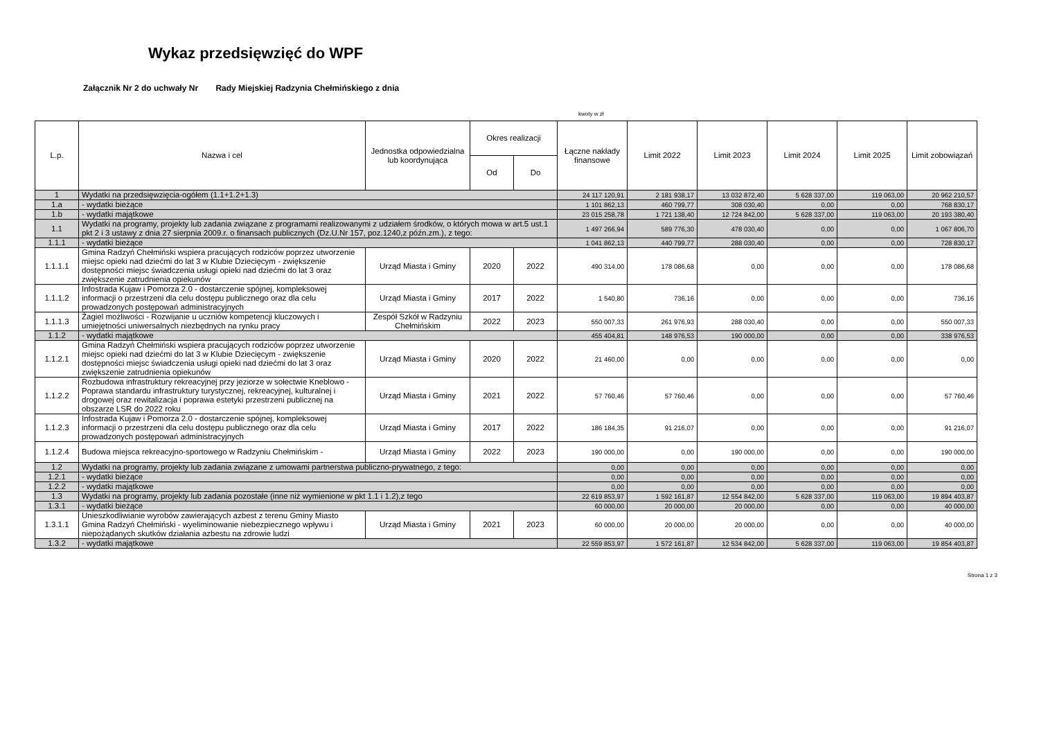Wykaz przedsięwzięć do WPF
Załącznik Nr 2 do uchwały Nr Rady Miejskiej Radzynia Chełmińskiego z dnia
kwoty w zł
| L.p. | Nazwa i cel | Jednostka odpowiedzialna lub koordynująca | Okres realizacji | | Łączne nakłady finansowe | Limit 2022 | Limit 2023 | Limit 2024 | Limit 2025 | Limit zobowiązań |
| --- | --- | --- | --- | --- | --- | --- | --- | --- | --- | --- |
| | | | Od | Do | | | | | | |
| 1 | Wydatki na przedsięwzięcia-ogółem (1.1+1.2+1.3) | | | | 24 117 120,91 | 2 181 938,17 | 13 032 872,40 | 5 628 337,00 | 119 063,00 | 20 962 210,57 |
| 1.a | - wydatki bieżące | | | | 1 101 862,13 | 460 799,77 | 308 030,40 | 0,00 | 0,00 | 768 830,17 |
| 1.b | - wydatki majątkowe | | | | 23 015 258,78 | 1 721 138,40 | 12 724 842,00 | 5 628 337,00 | 119 063,00 | 20 193 380,40 |
| 1.1 | Wydatki na programy, projekty lub zadania związane z programami realizowanymi z udziałem środków, o których mowa w art.5 ust.1 pkt 2 i 3 ustawy z dnia 27 sierpnia 2009.r. o finansach publicznych (Dz.U.Nr 157, poz.1240,z późn.zm.), z tego: | | | | 1 497 266,94 | 589 776,30 | 478 030,40 | 0,00 | 0,00 | 1 067 806,70 |
| 1.1.1 | - wydatki bieżące | | | | 1 041 862,13 | 440 799,77 | 288 030,40 | 0,00 | 0,00 | 728 830,17 |
| 1.1.1.1 | Gmina Radzyń Chełmiński wspiera pracujących rodziców poprzez utworzenie miejsc opieki nad dziećmi do lat 3 w Klubie Dziecięcym - zwiększenie dostępności miejsc świadczenia usługi opieki nad dziećmi do lat 3 oraz zwiększenie zatrudnienia opiekunów | Urząd Miasta i Gminy | 2020 | 2022 | 490 314,00 | 178 086,68 | 0,00 | 0,00 | 0,00 | 178 086,68 |
| 1.1.1.2 | Infostrada Kujaw i Pomorza 2.0 - dostarczenie spójnej, kompleksowej informacji o przestrzeni dla celu dostępu publicznego oraz dla celu prowadzonych postępowań administracyjnych | Urząd Miasta i Gminy | 2017 | 2022 | 1 540,80 | 736,16 | 0,00 | 0,00 | 0,00 | 736,16 |
| 1.1.1.3 | Żagiel możliwości - Rozwijanie u uczniów kompetencji kluczowych i umiejętności uniwersalnych niezbędnych na rynku pracy | Zespół Szkół w Radzyniu Chełmińskim | 2022 | 2023 | 550 007,33 | 261 976,93 | 288 030,40 | 0,00 | 0,00 | 550 007,33 |
| 1.1.2 | - wydatki majątkowe | | | | 455 404,81 | 148 976,53 | 190 000,00 | 0,00 | 0,00 | 338 976,53 |
| 1.1.2.1 | Gmina Radzyń Chełmiński wspiera pracujących rodziców poprzez utworzenie miejsc opieki nad dziećmi do lat 3 w Klubie Dziecięcym - zwiększenie dostępności miejsc świadczenia usługi opieki nad dziećmi do lat 3 oraz zwiększenie zatrudnienia opiekunów | Urząd Miasta i Gminy | 2020 | 2022 | 21 460,00 | 0,00 | 0,00 | 0,00 | 0,00 | 0,00 |
| 1.1.2.2 | Rozbudowa infrastruktury rekreacyjnej przy jeziorze w sołectwie Kneblowo - Poprawa standardu infrastruktury turystycznej, rekreacyjnej, kulturalnej i drogowej oraz rewitalizacja i poprawa estetyki przestrzeni publicznej na obszarze LSR do 2022 roku | Urząd Miasta i Gminy | 2021 | 2022 | 57 760,46 | 57 760,46 | 0,00 | 0,00 | 0,00 | 57 760,46 |
| 1.1.2.3 | Infostrada Kujaw i Pomorza 2.0 - dostarczenie spójnej, kompleksowej informacji o przestrzeni dla celu dostępu publicznego oraz dla celu prowadzonych postępowań administracyjnych | Urząd Miasta i Gminy | 2017 | 2022 | 186 184,35 | 91 216,07 | 0,00 | 0,00 | 0,00 | 91 216,07 |
| 1.1.2.4 | Budowa miejsca rekreacyjno-sportowego w Radzyniu Chełmińskim - | Urząd Miasta i Gminy | 2022 | 2023 | 190 000,00 | 0,00 | 190 000,00 | 0,00 | 0,00 | 190 000,00 |
| 1.2 | Wydatki na programy, projekty lub zadania związane z umowami partnerstwa publiczno-prywatnego, z tego: | | | | 0,00 | 0,00 | 0,00 | 0,00 | 0,00 | 0,00 |
| 1.2.1 | - wydatki bieżące | | | | 0,00 | 0,00 | 0,00 | 0,00 | 0,00 | 0,00 |
| 1.2.2 | - wydatki majątkowe | | | | 0,00 | 0,00 | 0,00 | 0,00 | 0,00 | 0,00 |
| 1.3 | Wydatki na programy, projekty lub zadania pozostałe (inne niż wymienione w pkt 1.1 i 1.2),z tego | | | | 22 619 853,97 | 1 592 161,87 | 12 554 842,00 | 5 628 337,00 | 119 063,00 | 19 894 403,87 |
| 1.3.1 | - wydatki bieżące | | | | 60 000,00 | 20 000,00 | 20 000,00 | 0,00 | 0,00 | 40 000,00 |
| 1.3.1.1 | Unieszkodliwianie wyrobów zawierających azbest z terenu Gminy Miasto Gmina Radzyń Chełmiński - wyeliminowanie niebezpiecznego wpływu i niepożądanych skutków działania azbestu na zdrowie ludzi | Urząd Miasta i Gminy | 2021 | 2023 | 60 000,00 | 20 000,00 | 20 000,00 | 0,00 | 0,00 | 40 000,00 |
| 1.3.2 | - wydatki majątkowe | | | | 22 559 853,97 | 1 572 161,87 | 12 534 842,00 | 5 628 337,00 | 119 063,00 | 19 854 403,87 |
Strona 1 z 3